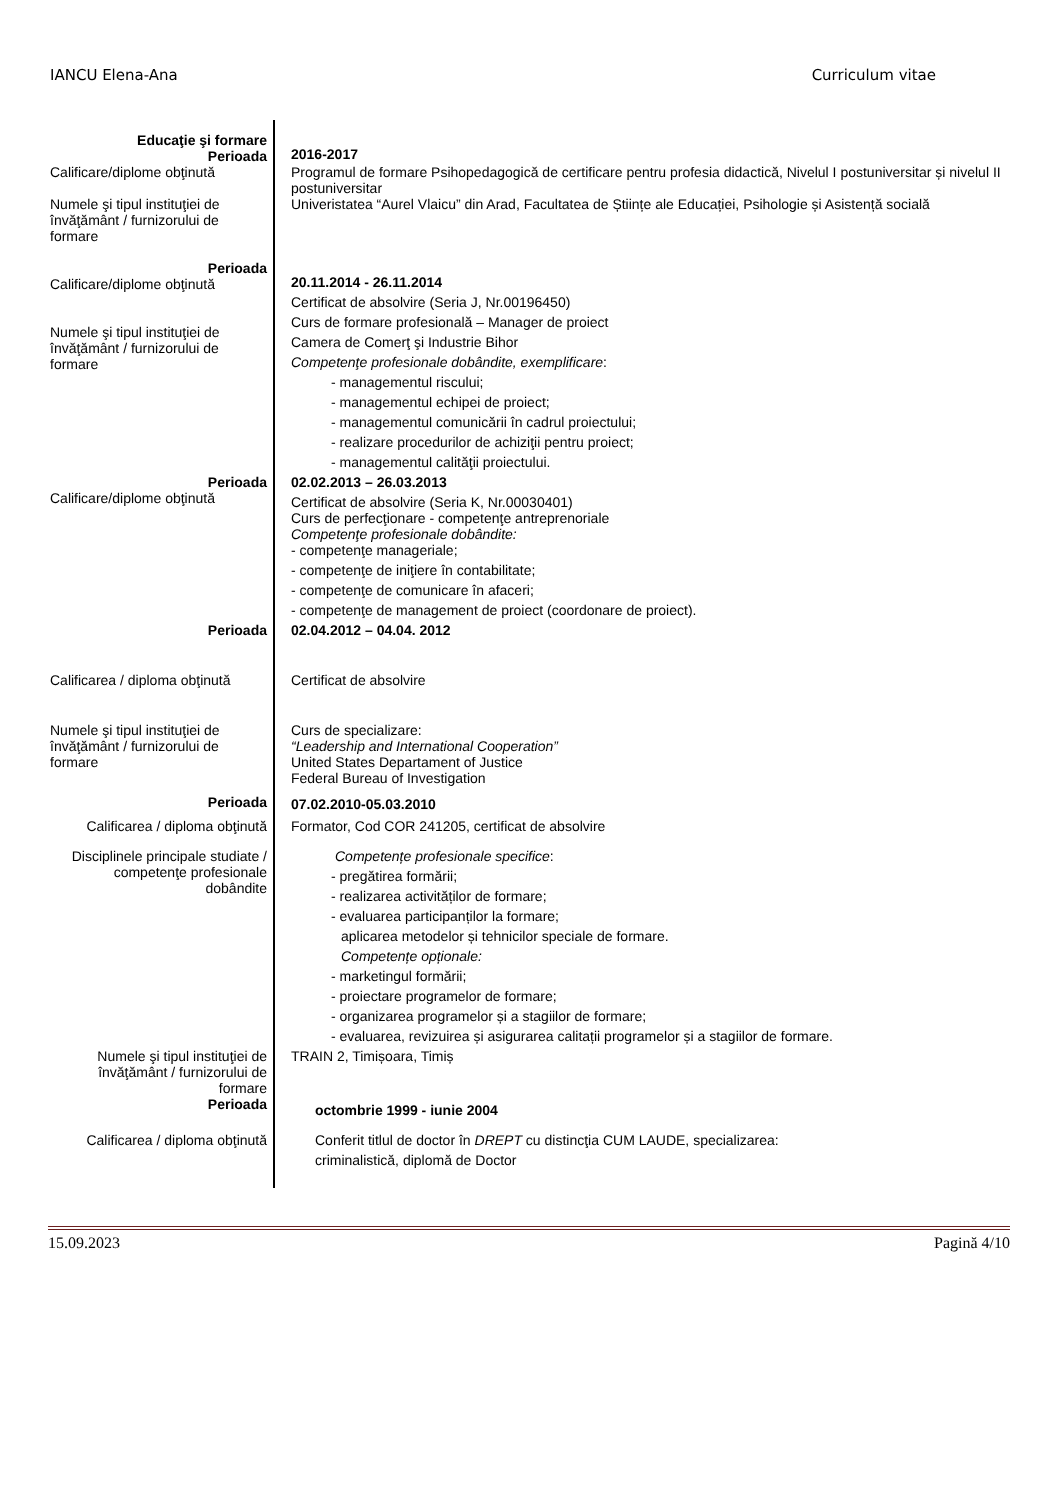IANCU Elena-Ana Curriculum vitae
Educaţie şi formare
Perioada
2016-2017
Calificare/diplome obţinută
Numele şi tipul instituţiei de învăţământ / furnizorului de formare
Programul de formare Psihopedagogică de certificare pentru profesia didactică, Nivelul I postuniversitar și nivelul II postuniversitar
Univeristatea “Aurel Vlaicu” din Arad, Facultatea de Științe ale Educației, Psihologie și Asistență socială
Perioada
Calificare/diplome obţinută
Numele şi tipul instituţiei de învăţământ / furnizorului de formare
20.11.2014 - 26.11.2014
Certificat de absolvire (Seria J, Nr.00196450)
Curs de formare profesională – Manager de proiect
Camera de Comerţ şi Industrie Bihor
Competenţe profesionale dobândite, exemplificare:
- managementul riscului;
- managementul echipei de proiect;
- managementul comunicării în cadrul proiectului;
- realizare procedurilor de achiziţii pentru proiect;
- managementul calităţii proiectului.
Perioada
Calificare/diplome obţinută
02.02.2013 – 26.03.2013
Certificat de absolvire (Seria K, Nr.00030401)
Curs de perfecţionare - competenţe antreprenoriale
Competenţe profesionale dobândite:
- competenţe manageriale;
- competenţe de iniţiere în contabilitate;
- competenţe de comunicare în afaceri;
- competenţe de management de proiect (coordonare de proiect).
Perioada
02.04.2012 – 04.04. 2012
Calificarea / diploma obţinută
Certificat de absolvire
Numele şi tipul instituţiei de învăţământ / furnizorului de formare
Curs de specializare:
“Leadership and International Cooperation”
United States Departament of Justice
Federal Bureau of Investigation
Perioada 07.02.2010-05.03.2010
Calificarea / diploma obţinută
Formator, Cod COR 241205, certificat de absolvire
Disciplinele principale studiate / competenţe profesionale dobândite
Competențe profesionale specifice:
- pregătirea formării;
- realizarea activităților de formare;
- evaluarea participanților la formare;
aplicarea metodelor și tehnicilor speciale de formare.
Competențe opționale:
- marketingul formării;
- proiectare programelor de formare;
- organizarea programelor și a stagiilor de formare;
- evaluarea, revizuirea și asigurarea calitații programelor și a stagiilor de formare.
Numele şi tipul instituţiei de învăţământ / furnizorului de formare
TRAIN 2, Timișoara, Timiș
Perioada
octombrie 1999 - iunie 2004
Calificarea / diploma obţinută
Conferit titlul de doctor în DREPT cu distincţia CUM LAUDE, specializarea:
criminalistică, diplomă de Doctor
15.09.2023 Pagină 4/10